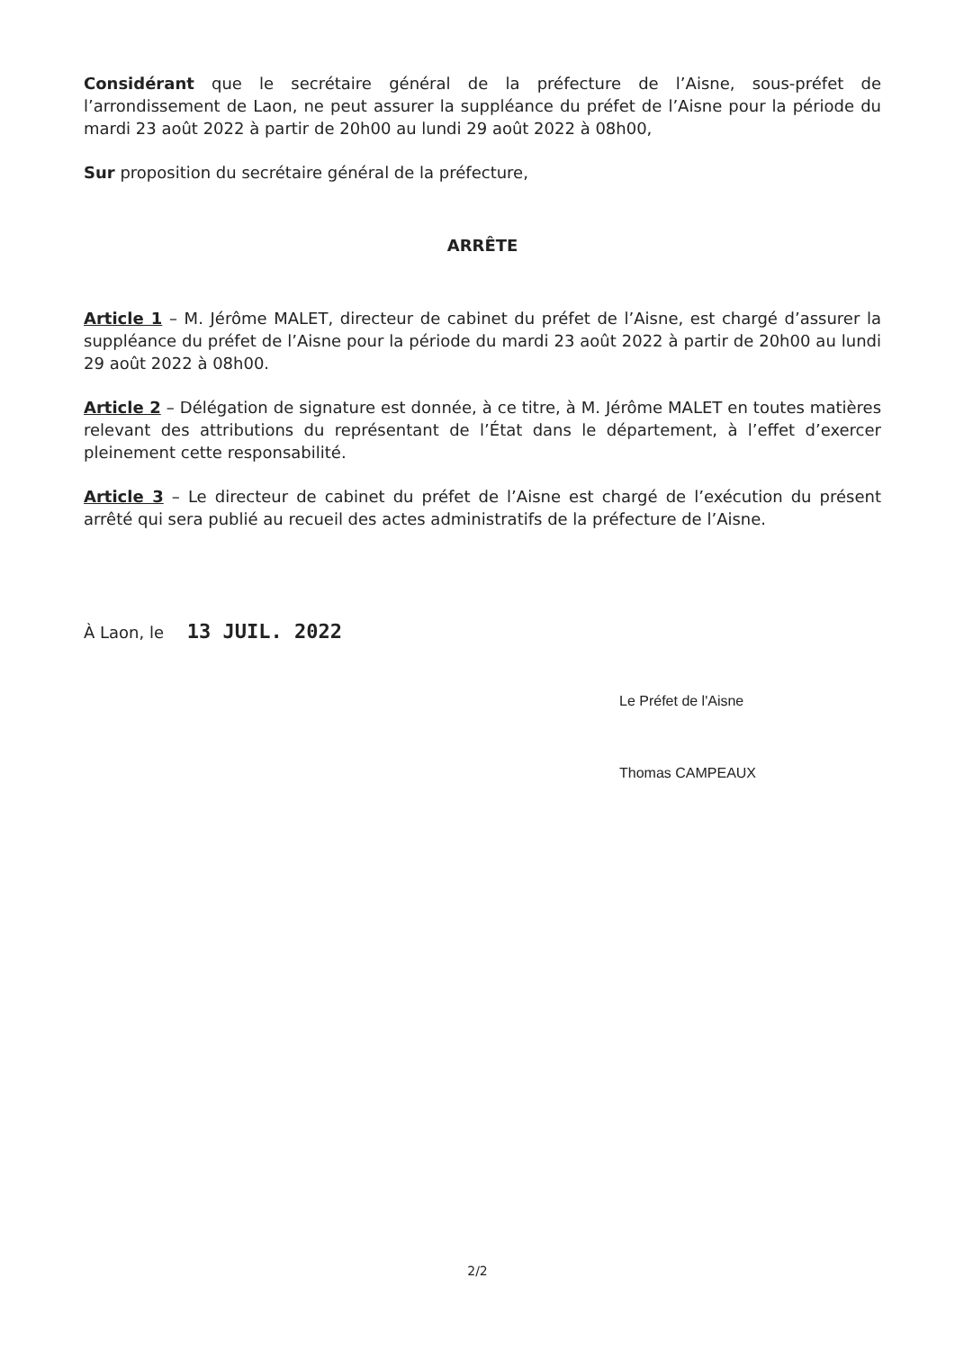Considérant que le secrétaire général de la préfecture de l’Aisne, sous-préfet de l’arrondissement de Laon, ne peut assurer la suppléance du préfet de l’Aisne pour la période du mardi 23 août 2022 à partir de 20h00 au lundi 29 août 2022 à 08h00,
Sur proposition du secrétaire général de la préfecture,
ARRÊTE
Article 1 – M. Jérôme MALET, directeur de cabinet du préfet de l’Aisne, est chargé d’assurer la suppléance du préfet de l’Aisne pour la période du mardi 23 août 2022 à partir de 20h00 au lundi 29 août 2022 à 08h00.
Article 2 – Délégation de signature est donnée, à ce titre, à M. Jérôme MALET en toutes matières relevant des attributions du représentant de l’État dans le département, à l’effet d’exercer pleinement cette responsabilité.
Article 3 – Le directeur de cabinet du préfet de l’Aisne est chargé de l’exécution du présent arrêté qui sera publié au recueil des actes administratifs de la préfecture de l’Aisne.
À Laon, le 13 JUIL. 2022
Le Préfet de l'Aisne
Thomas CAMPEAUX
2/2